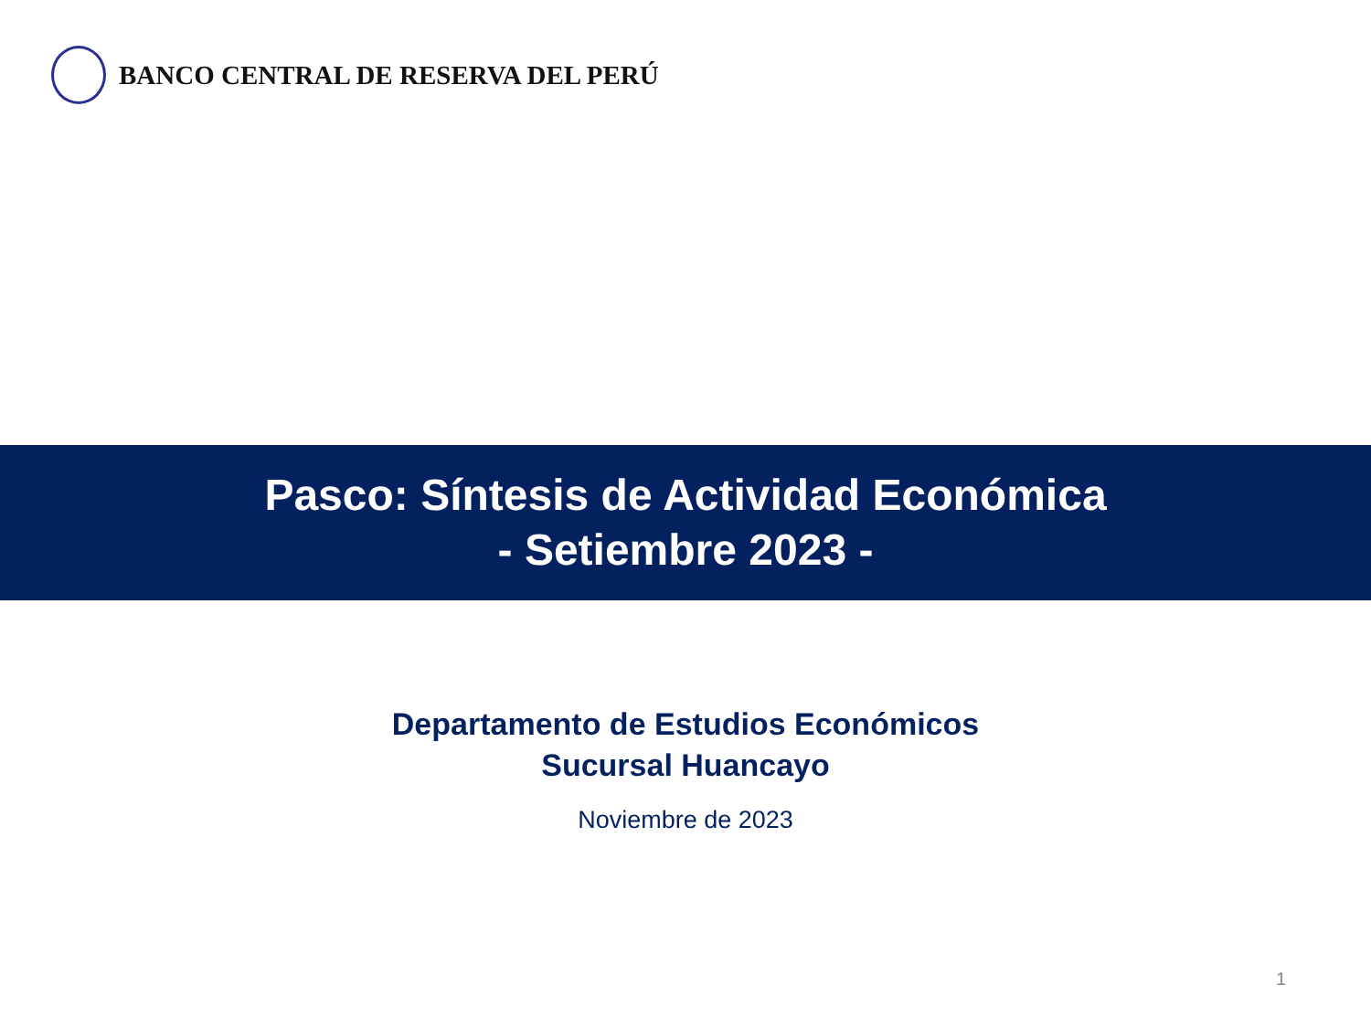BANCO CENTRAL DE RESERVA DEL PERÚ
Pasco: Síntesis de Actividad Económica
- Setiembre 2023 -
Departamento de Estudios Económicos
Sucursal Huancayo
Noviembre de 2023
1